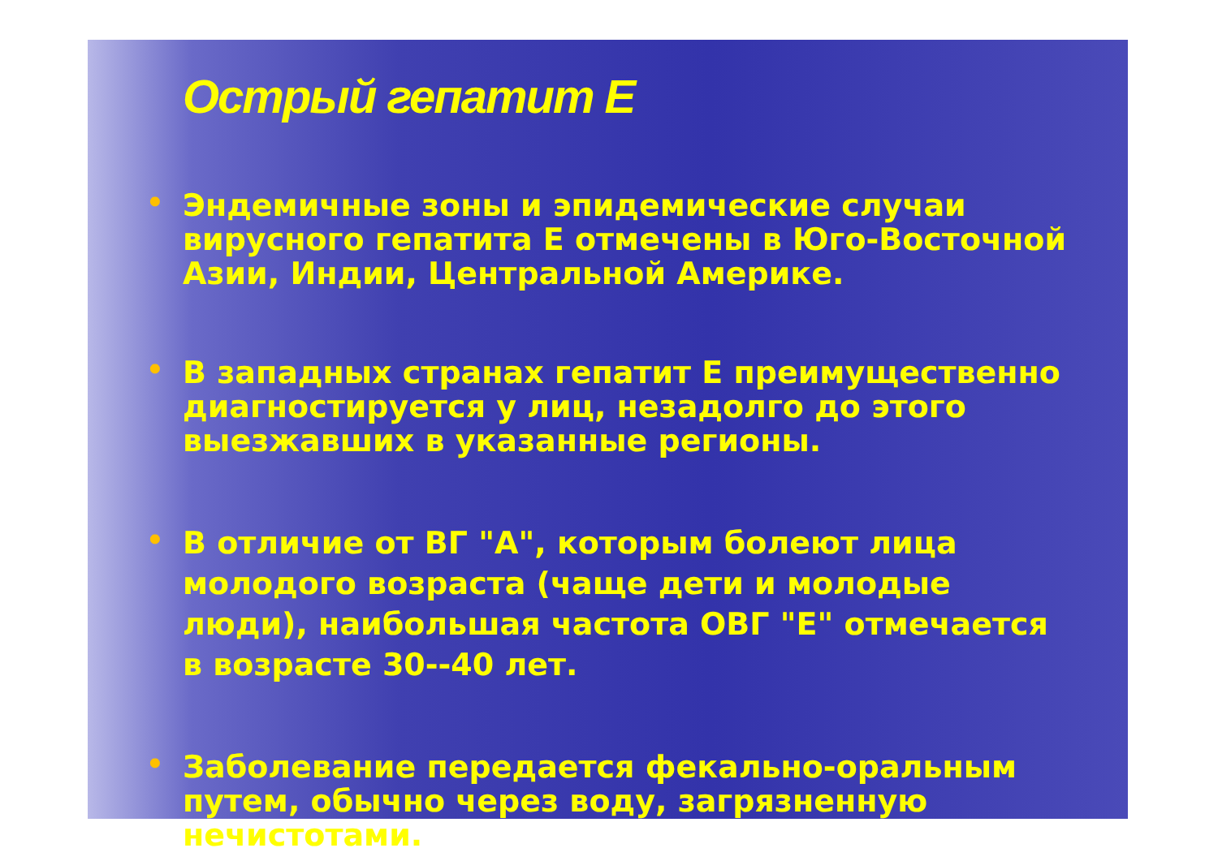Острый гепатит Е
• Эндемичные зоны и эпидемические случаи вирусного гепатита Е отмечены в Юго-Восточной Азии, Индии, Центральной Америке.
• В западных странах гепатит Е преимущественно диагностируется у лиц, незадолго до этого выезжавших в указанные регионы.
• В отличие от ВГ "А", которым болеют лица молодого возраста (чаще дети и молодые люди), наибольшая частота ОВГ "Е" отмечается в возрасте 30--40 лет.
• Заболевание передается фекально-оральным путем, обычно через воду, загрязненную нечистотами.